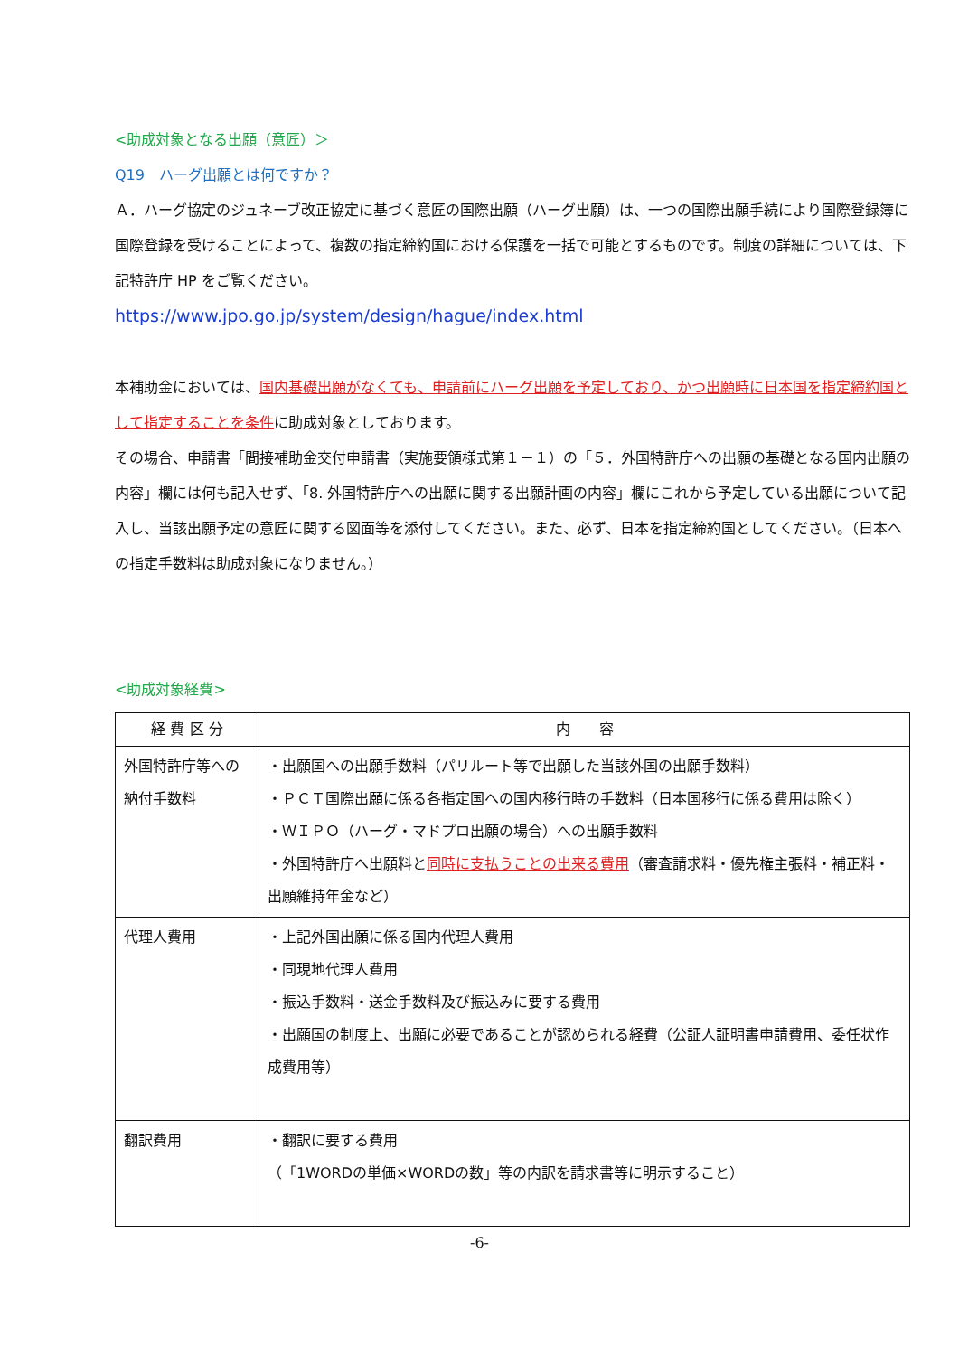<助成対象となる出願（意匠）＞
Q19　ハーグ出願とは何ですか？
Ａ．ハーグ協定のジュネーブ改正協定に基づく意匠の国際出願（ハーグ出願）は、一つの国際出願手続により国際登録簿に国際登録を受けることによって、複数の指定締約国における保護を一括で可能とするものです。制度の詳細については、下記特許庁 HP をご覧ください。
https://www.jpo.go.jp/system/design/hague/index.html
本補助金においては、国内基礎出願がなくても、申請前にハーグ出願を予定しており、かつ出願時に日本国を指定締約国として指定することを条件に助成対象としております。
その場合、申請書「間接補助金交付申請書（実施要領様式第１－１）の「５．外国特許庁への出願の基礎となる国内出願の内容」欄には何も記入せず、「8. 外国特許庁への出願に関する出願計画の内容」欄にこれから予定している出願について記入し、当該出願予定の意匠に関する図面等を添付してください。また、必ず、日本を指定締約国としてください。（日本への指定手数料は助成対象になりません。）
<助成対象経費>
| 経 費 区 分 | 内 容 |
| --- | --- |
| 外国特許庁等への納付手数料 | ・出願国への出願手数料（パリルート等で出願した当該外国の出願手数料） ・ＰＣＴ国際出願に係る各指定国への国内移行時の手数料（日本国移行に係る費用は除く） ・ＷＩＰＯ（ハーグ・マドプロ出願の場合）への出願手数料 ・外国特許庁へ出願料と 同時に支払うことの出来る費用 （審査請求料・優先権主張料・補正料・出願維持年金など） |
| 代理人費用 | ・上記外国出願に係る国内代理人費用 ・同現地代理人費用 ・振込手数料・送金手数料及び振込みに要する費用 ・出願国の制度上、出願に必要であることが認められる経費（公証人証明書申請費用、委任状作成費用等） |
| 翻訳費用 | ・翻訳に要する費用 （「1WORDの単価×WORDの数」等の内訳を請求書等に明示すること） |
-6-